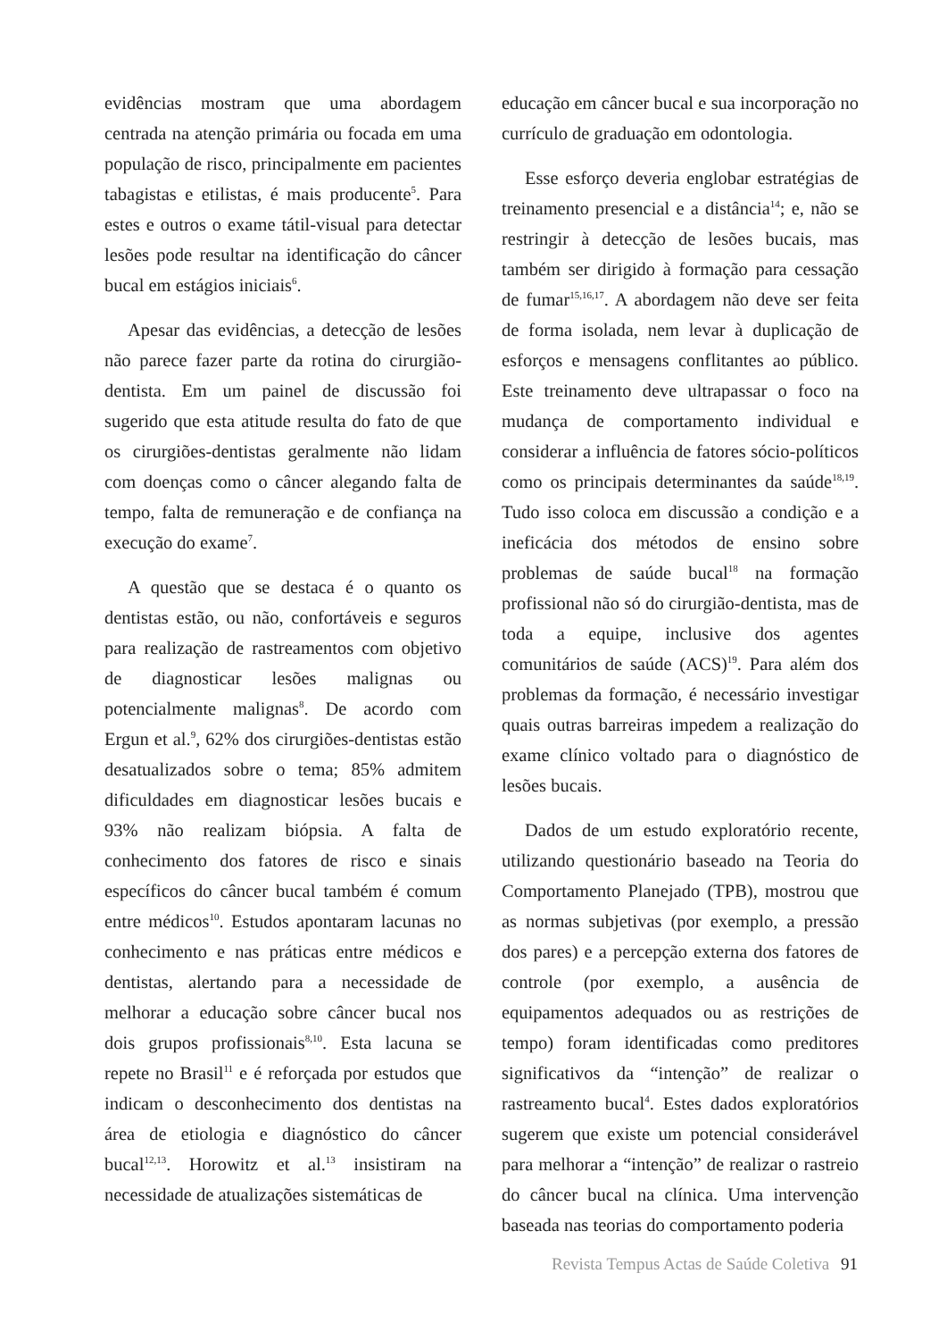evidências mostram que uma abordagem centrada na atenção primária ou focada em uma população de risco, principalmente em pacientes tabagistas e etilistas, é mais producente<sup>5</sup>. Para estes e outros o exame tátil-visual para detectar lesões pode resultar na identificação do câncer bucal em estágios iniciais<sup>6</sup>.
Apesar das evidências, a detecção de lesões não parece fazer parte da rotina do cirurgião-dentista. Em um painel de discussão foi sugerido que esta atitude resulta do fato de que os cirurgiões-dentistas geralmente não lidam com doenças como o câncer alegando falta de tempo, falta de remuneração e de confiança na execução do exame<sup>7</sup>.
A questão que se destaca é o quanto os dentistas estão, ou não, confortáveis e seguros para realização de rastreamentos com objetivo de diagnosticar lesões malignas ou potencialmente malignas<sup>8</sup>. De acordo com Ergun et al.<sup>9</sup>, 62% dos cirurgiões-dentistas estão desatualizados sobre o tema; 85% admitem dificuldades em diagnosticar lesões bucais e 93% não realizam biópsia. A falta de conhecimento dos fatores de risco e sinais específicos do câncer bucal também é comum entre médicos<sup>10</sup>. Estudos apontaram lacunas no conhecimento e nas práticas entre médicos e dentistas, alertando para a necessidade de melhorar a educação sobre câncer bucal nos dois grupos profissionais<sup>8,10</sup>. Esta lacuna se repete no Brasil<sup>11</sup> e é reforçada por estudos que indicam o desconhecimento dos dentistas na área de etiologia e diagnóstico do câncer bucal<sup>12,13</sup>. Horowitz et al.<sup>13</sup> insistiram na necessidade de atualizações sistemáticas de
educação em câncer bucal e sua incorporação no currículo de graduação em odontologia.
Esse esforço deveria englobar estratégias de treinamento presencial e a distância<sup>14</sup>; e, não se restringir à detecção de lesões bucais, mas também ser dirigido à formação para cessação de fumar<sup>15,16,17</sup>. A abordagem não deve ser feita de forma isolada, nem levar à duplicação de esforços e mensagens conflitantes ao público. Este treinamento deve ultrapassar o foco na mudança de comportamento individual e considerar a influência de fatores sócio-políticos como os principais determinantes da saúde<sup>18,19</sup>. Tudo isso coloca em discussão a condição e a ineficácia dos métodos de ensino sobre problemas de saúde bucal<sup>18</sup> na formação profissional não só do cirurgião-dentista, mas de toda a equipe, inclusive dos agentes comunitários de saúde (ACS)<sup>19</sup>. Para além dos problemas da formação, é necessário investigar quais outras barreiras impedem a realização do exame clínico voltado para o diagnóstico de lesões bucais.
Dados de um estudo exploratório recente, utilizando questionário baseado na Teoria do Comportamento Planejado (TPB), mostrou que as normas subjetivas (por exemplo, a pressão dos pares) e a percepção externa dos fatores de controle (por exemplo, a ausência de equipamentos adequados ou as restrições de tempo) foram identificadas como preditores significativos da “intenção” de realizar o rastreamento bucal<sup>4</sup>. Estes dados exploratórios sugerem que existe um potencial considerável para melhorar a “intenção” de realizar o rastreio do câncer bucal na clínica. Uma intervenção baseada nas teorias do comportamento poderia
Revista Tempus Actas de Saúde Coletiva 91